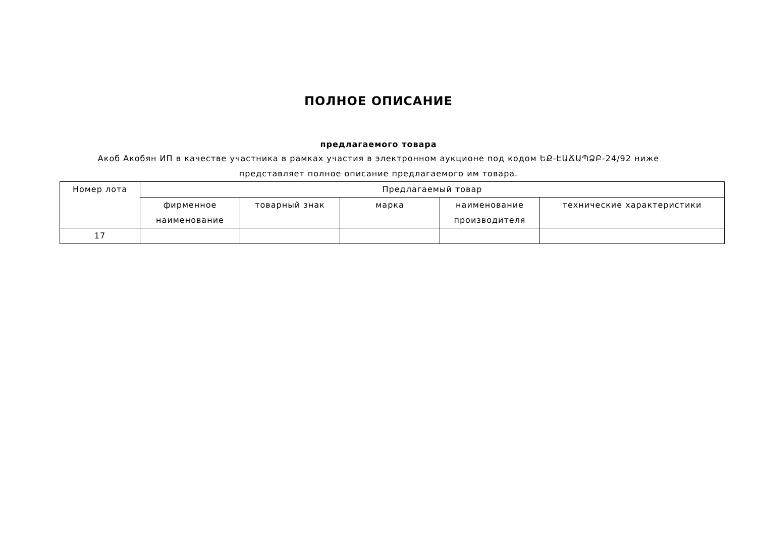ПОЛНОЕ ОПИСАНИЕ
предлагаемого товара
Акоб Акобян ИП в качестве участника в рамках участия в электронном аукционе под кодом ԵՔ-ԷԱՃԱՊՁԲ-24/92 ниже представляет полное описание предлагаемого им товара.
| Номер лота | Предлагаемый товар | | | | |
| --- | --- | --- | --- | --- | --- |
| | фирменное наименование | товарный знак | марка | наименование производителя | технические характеристики |
| 17 | | | | | |